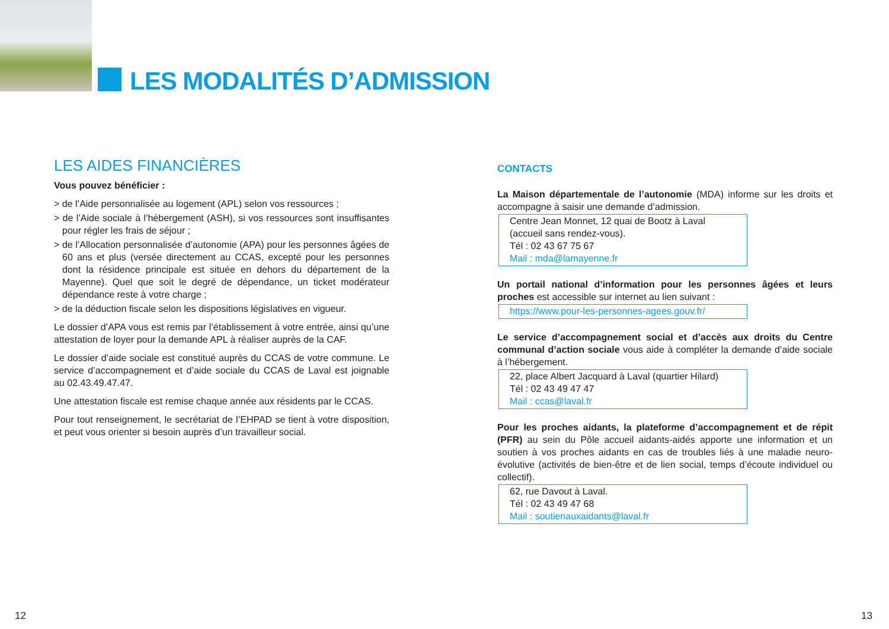LES MODALITÉS D’ADMISSION
LES AIDES FINANCIÈRES
Vous pouvez bénéficier :
> de l’Aide personnalisée au logement (APL) selon vos ressources ;
> de l’Aide sociale à l’hébergement (ASH), si vos ressources sont insuffisantes pour régler les frais de séjour ;
> de l’Allocation personnalisée d’autonomie (APA) pour les personnes âgées de 60 ans et plus (versée directement au CCAS, excepté pour les personnes dont la résidence principale est située en dehors du département de la Mayenne). Quel que soit le degré de dépendance, un ticket modérateur dépendance reste à votre charge ;
> de la déduction fiscale selon les dispositions législatives en vigueur.
Le dossier d’APA vous est remis par l’établissement à votre entrée, ainsi qu’une attestation de loyer pour la demande APL à réaliser auprès de la CAF.
Le dossier d’aide sociale est constitué auprès du CCAS de votre commune. Le service d’accompagnement et d’aide sociale du CCAS de Laval est joignable au 02.43.49.47.47.
Une attestation fiscale est remise chaque année aux résidents par le CCAS.
Pour tout renseignement, le secrétariat de l’EHPAD se tient à votre disposition, et peut vous orienter si besoin auprès d’un travailleur social.
CONTACTS
La Maison départementale de l’autonomie (MDA) informe sur les droits et accompagne à saisir une demande d’admission.
Centre Jean Monnet, 12 quai de Bootz à Laval
(accueil sans rendez-vous).
Tél : 02 43 67 75 67
Mail : mda@lamayenne.fr
Un portail national d’information pour les personnes âgées et leurs proches est accessible sur internet au lien suivant :
https://www.pour-les-personnes-agees.gouv.fr/
Le service d’accompagnement social et d’accès aux droits du Centre communal d’action sociale vous aide à compléter la demande d’aide sociale à l’hébergement.
22, place Albert Jacquard à Laval (quartier Hilard)
Tél : 02 43 49 47 47
Mail : ccas@laval.fr
Pour les proches aidants, la plateforme d’accompagnement et de répit (PFR) au sein du Pôle accueil aidants-aidés apporte une information et un soutien à vos proches aidants en cas de troubles liés à une maladie neuro-évolutive (activités de bien-être et de lien social, temps d’écoute individuel ou collectif).
62, rue Davout à Laval.
Tél : 02 43 49 47 68
Mail : soutienauxaidants@laval.fr
12 13